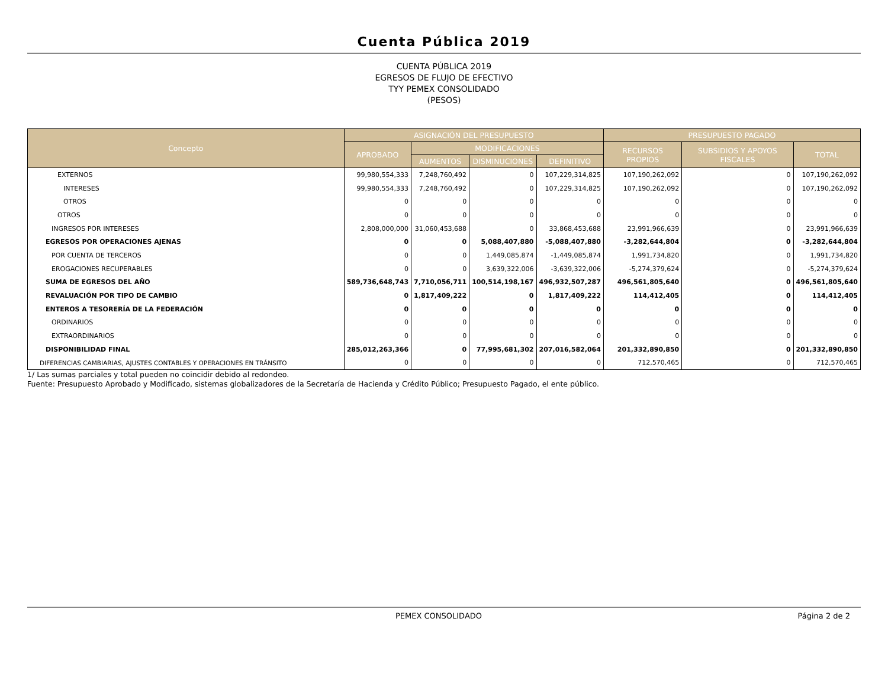Cuenta Pública 2019
CUENTA PÚBLICA 2019
EGRESOS DE FLUJO DE EFECTIVO
TYY PEMEX CONSOLIDADO
(PESOS)
| Concepto | ASIGNACIÓN DEL PRESUPUESTO | | | | PRESUPUESTO PAGADO | | |
| --- | --- | --- | --- | --- | --- | --- | --- |
| | APROBADO | MODIFICACIONES | | | RECURSOS PROPIOS | SUBSIDIOS Y APOYOS FISCALES | TOTAL |
| | | AUMENTOS | DISMINUCIONES | DEFINITIVO | | | |
| EXTERNOS | 99,980,554,333 | 7,248,760,492 | 0 | 107,229,314,825 | 107,190,262,092 | 0 | 107,190,262,092 |
| INTERESES | 99,980,554,333 | 7,248,760,492 | 0 | 107,229,314,825 | 107,190,262,092 | 0 | 107,190,262,092 |
| OTROS | 0 | 0 | 0 | 0 | 0 | 0 | 0 |
| OTROS | 0 | 0 | 0 | 0 | 0 | 0 | 0 |
| INGRESOS POR INTERESES | 2,808,000,000 | 31,060,453,688 | 0 | 33,868,453,688 | 23,991,966,639 | 0 | 23,991,966,639 |
| EGRESOS POR OPERACIONES AJENAS | 0 | 0 | 5,088,407,880 | -5,088,407,880 | -3,282,644,804 | 0 | -3,282,644,804 |
| POR CUENTA DE TERCEROS | 0 | 0 | 1,449,085,874 | -1,449,085,874 | 1,991,734,820 | 0 | 1,991,734,820 |
| EROGACIONES RECUPERABLES | 0 | 0 | 3,639,322,006 | -3,639,322,006 | -5,274,379,624 | 0 | -5,274,379,624 |
| SUMA DE EGRESOS DEL AÑO | 589,736,648,743 | 7,710,056,711 | 100,514,198,167 | 496,932,507,287 | 496,561,805,640 | 0 | 496,561,805,640 |
| REVALUACIÓN POR TIPO DE CAMBIO | 0 | 1,817,409,222 | 0 | 1,817,409,222 | 114,412,405 | 0 | 114,412,405 |
| ENTEROS A TESORERÍA DE LA FEDERACIÓN | 0 | 0 | 0 | 0 | 0 | 0 | 0 |
| ORDINARIOS | 0 | 0 | 0 | 0 | 0 | 0 | 0 |
| EXTRAORDINARIOS | 0 | 0 | 0 | 0 | 0 | 0 | 0 |
| DISPONIBILIDAD FINAL | 285,012,263,366 | 0 | 77,995,681,302 | 207,016,582,064 | 201,332,890,850 | 0 | 201,332,890,850 |
| DIFERENCIAS CAMBIARIAS, AJUSTES CONTABLES Y OPERACIONES EN TRÁNSITO | 0 | 0 | 0 | 0 | 712,570,465 | 0 | 712,570,465 |
1/ Las sumas parciales y total pueden no coincidir debido al redondeo.
Fuente: Presupuesto Aprobado y Modificado, sistemas globalizadores de la Secretaría de Hacienda y Crédito Público; Presupuesto Pagado, el ente público.
PEMEX CONSOLIDADO Página 2 de 2